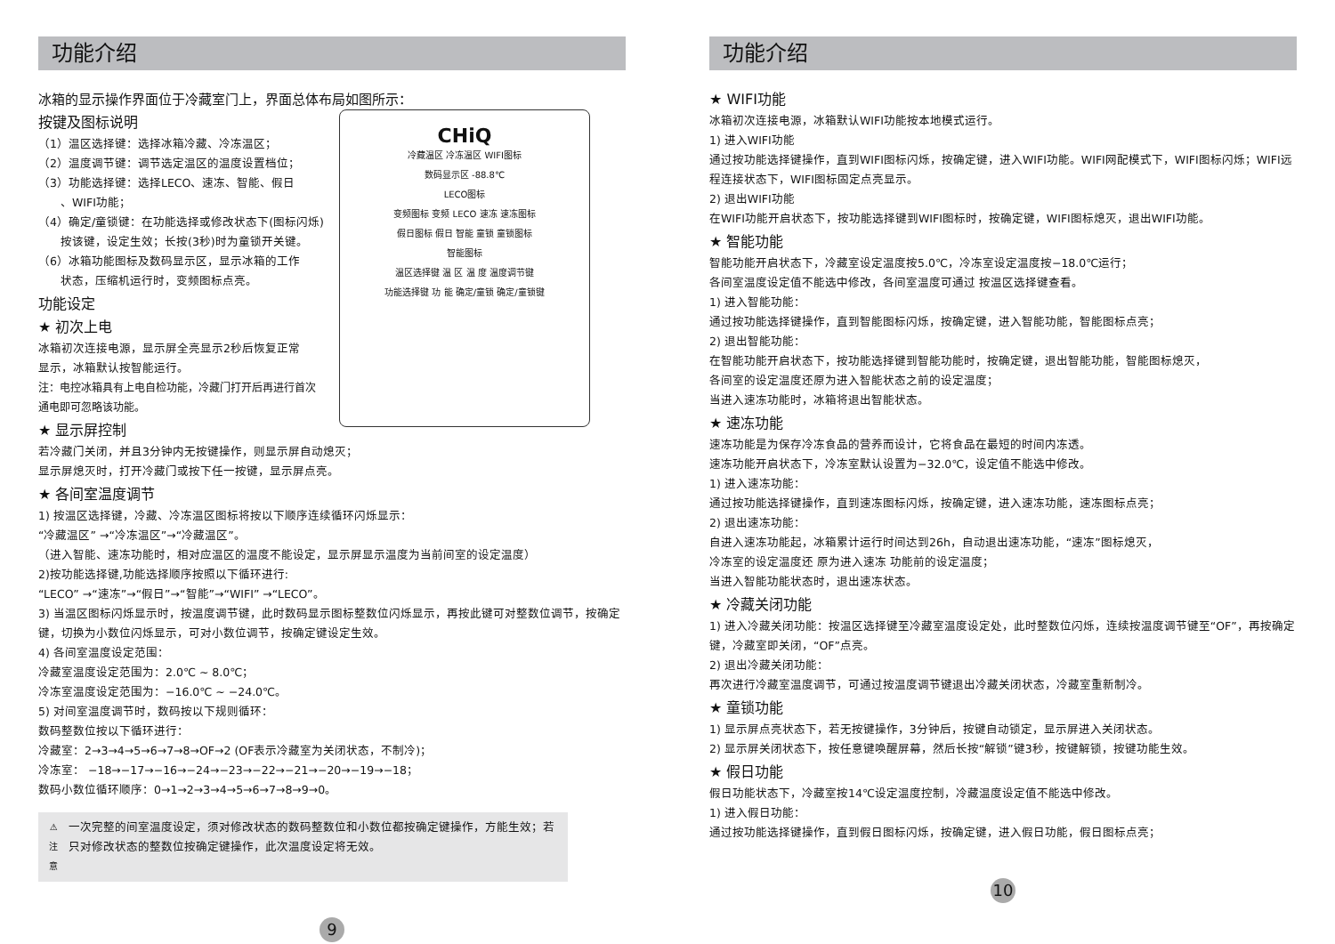功能介绍
冰箱的显示操作界面位于冷藏室门上，界面总体布局如图所示：
CHiQ
冷藏温区 冷冻温区 WIFI图标
数码显示区 -88.8℃
LECO图标
变频图标 变频 LECO 速冻 速冻图标
假日图标 假日 智能 童锁 童锁图标
智能图标
温区选择键 温 区 温 度 温度调节键
功能选择键 功 能 确定/童锁 确定/童锁键
按键及图标说明
（1）温区选择键：选择冰箱冷藏、冷冻温区；
（2）温度调节键：调节选定温区的温度设置档位；
（3）功能选择键：选择LECO、速冻、智能、假日
  、WIFI功能；
（4）确定/童锁键：在功能选择或修改状态下(图标闪烁)
  按该键，设定生效；长按(3秒)时为童锁开关键。
（6）冰箱功能图标及数码显示区，显示冰箱的工作
  状态，压缩机运行时，变频图标点亮。
功能设定
★ 初次上电
冰箱初次连接电源，显示屏全亮显示2秒后恢复正常
显示，冰箱默认按智能运行。
注：电控冰箱具有上电自检功能，冷藏门打开后再进行首次
通电即可忽略该功能。
★ 显示屏控制
若冷藏门关闭，并且3分钟内无按键操作，则显示屏自动熄灭；
显示屏熄灭时，打开冷藏门或按下任一按键，显示屏点亮。
★ 各间室温度调节
1) 按温区选择键，冷藏、冷冻温区图标将按以下顺序连续循环闪烁显示：
“冷藏温区” →“冷冻温区”→“冷藏温区”。
（进入智能、速冻功能时，相对应温区的温度不能设定，显示屏显示温度为当前间室的设定温度）
2)按功能选择键,功能选择顺序按照以下循环进行:
“LECO” →“速冻”→“假日”→“智能”→“WIFI” →“LECO”。
3) 当温区图标闪烁显示时，按温度调节键，此时数码显示图标整数位闪烁显示，再按此键可对整数位调节，按确定键，切换为小数位闪烁显示，可对小数位调节，按确定键设定生效。
4) 各间室温度设定范围：
冷藏室温度设定范围为：2.0℃ ~ 8.0℃；
冷冻室温度设定范围为：−16.0℃ ~ −24.0℃。
5) 对间室温度调节时，数码按以下规则循环：
数码整数位按以下循环进行：
冷藏室：2→3→4→5→6→7→8→OF→2 (OF表示冷藏室为关闭状态，不制冷)；
冷冻室： −18→−17→−16→−24→−23→−22→−21→−20→−19→−18；
数码小数位循环顺序：0→1→2→3→4→5→6→7→8→9→0。
⚠
注 意
一次完整的间室温度设定，须对修改状态的数码整数位和小数位都按确定键操作，方能生效；若只对修改状态的整数位按确定键操作，此次温度设定将无效。
9
功能介绍
★ WIFI功能
冰箱初次连接电源，冰箱默认WIFI功能按本地模式运行。
1) 进入WIFI功能
通过按功能选择键操作，直到WIFI图标闪烁，按确定键，进入WIFI功能。WIFI网配模式下，WIFI图标闪烁；WIFI远程连接状态下，WIFI图标固定点亮显示。
2) 退出WIFI功能
在WIFI功能开启状态下，按功能选择键到WIFI图标时，按确定键，WIFI图标熄灭，退出WIFI功能。
★ 智能功能
智能功能开启状态下，冷藏室设定温度按5.0℃，冷冻室设定温度按−18.0℃运行；
各间室温度设定值不能选中修改，各间室温度可通过 按温区选择键查看。
1) 进入智能功能：
通过按功能选择键操作，直到智能图标闪烁，按确定键，进入智能功能，智能图标点亮；
2) 退出智能功能：
在智能功能开启状态下，按功能选择键到智能功能时，按确定键，退出智能功能，智能图标熄灭，
各间室的设定温度还原为进入智能状态之前的设定温度；
当进入速冻功能时，冰箱将退出智能状态。
★ 速冻功能
速冻功能是为保存冷冻食品的营养而设计，它将食品在最短的时间内冻透。
速冻功能开启状态下，冷冻室默认设置为−32.0℃，设定值不能选中修改。
1) 进入速冻功能：
通过按功能选择键操作，直到速冻图标闪烁，按确定键，进入速冻功能，速冻图标点亮；
2) 退出速冻功能：
自进入速冻功能起，冰箱累计运行时间达到26h，自动退出速冻功能，“速冻”图标熄灭，
冷冻室的设定温度还 原为进入速冻 功能前的设定温度；
当进入智能功能状态时，退出速冻状态。
★ 冷藏关闭功能
1) 进入冷藏关闭功能：按温区选择键至冷藏室温度设定处，此时整数位闪烁，连续按温度调节键至“OF”，再按确定键，冷藏室即关闭，“OF”点亮。
2) 退出冷藏关闭功能：
再次进行冷藏室温度调节，可通过按温度调节键退出冷藏关闭状态，冷藏室重新制冷。
★ 童锁功能
1) 显示屏点亮状态下，若无按键操作，3分钟后，按键自动锁定，显示屏进入关闭状态。
2) 显示屏关闭状态下，按任意键唤醒屏幕，然后长按“解锁”键3秒，按键解锁，按键功能生效。
★ 假日功能
假日功能状态下，冷藏室按14℃设定温度控制，冷藏温度设定值不能选中修改。
1) 进入假日功能：
通过按功能选择键操作，直到假日图标闪烁，按确定键，进入假日功能，假日图标点亮；
10